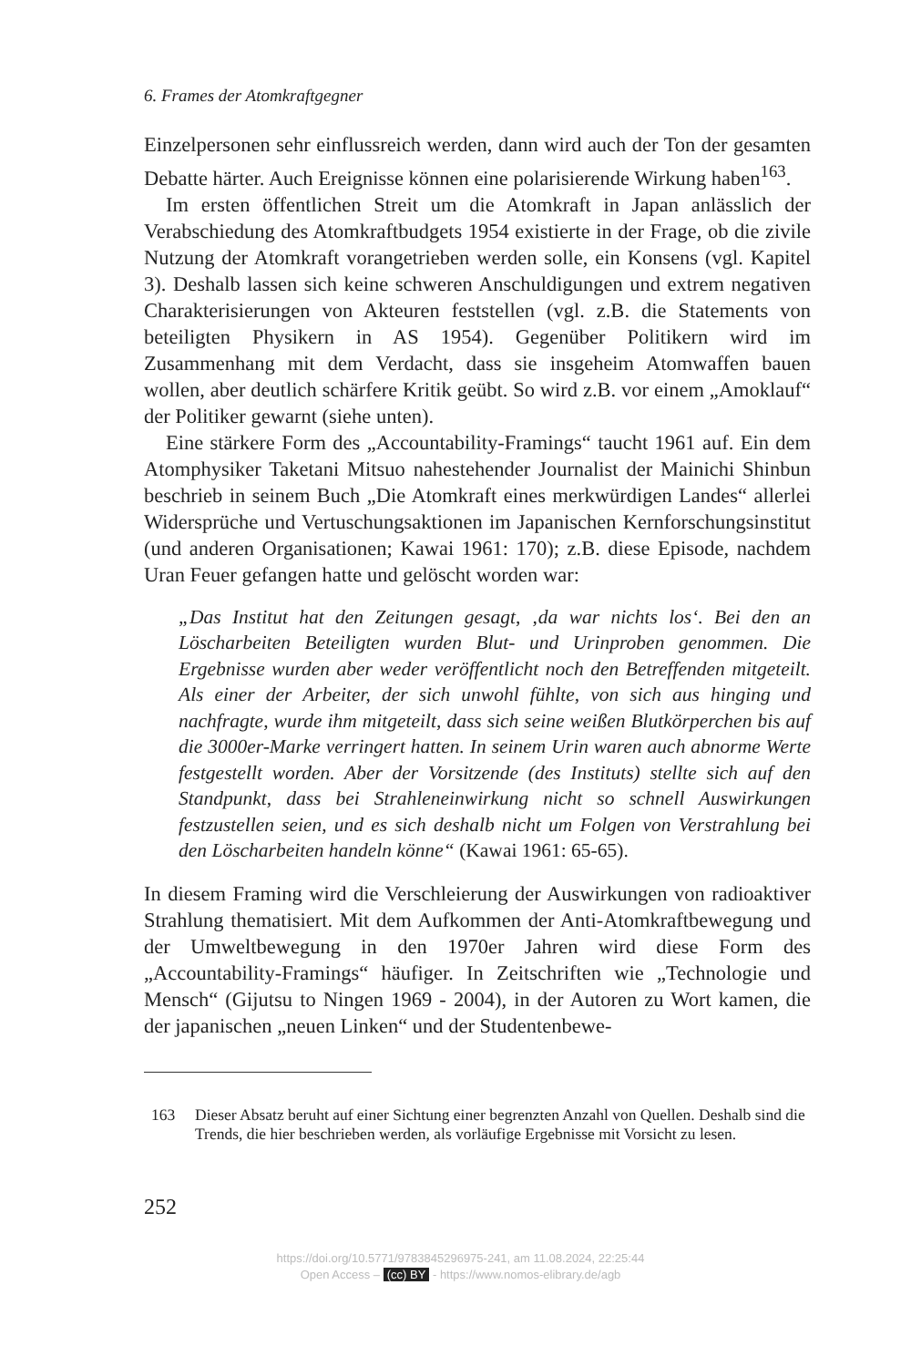6. Frames der Atomkraftgegner
Einzelpersonen sehr einflussreich werden, dann wird auch der Ton der gesamten Debatte härter. Auch Ereignisse können eine polarisierende Wirkung haben<sup>163</sup>.
Im ersten öffentlichen Streit um die Atomkraft in Japan anlässlich der Verabschiedung des Atomkraftbudgets 1954 existierte in der Frage, ob die zivile Nutzung der Atomkraft vorangetrieben werden solle, ein Konsens (vgl. Kapitel 3). Deshalb lassen sich keine schweren Anschuldigungen und extrem negativen Charakterisierungen von Akteuren feststellen (vgl. z.B. die Statements von beteiligten Physikern in AS 1954). Gegenüber Politikern wird im Zusammenhang mit dem Verdacht, dass sie insgeheim Atomwaffen bauen wollen, aber deutlich schärfere Kritik geübt. So wird z.B. vor einem „Amoklauf“ der Politiker gewarnt (siehe unten).
Eine stärkere Form des „Accountability-Framings“ taucht 1961 auf. Ein dem Atomphysiker Taketani Mitsuo nahestehender Journalist der Mainichi Shinbun beschrieb in seinem Buch „Die Atomkraft eines merkwürdigen Landes“ allerlei Widersprüche und Vertuschungsaktionen im Japanischen Kernforschungsinstitut (und anderen Organisationen; Kawai 1961: 170); z.B. diese Episode, nachdem Uran Feuer gefangen hatte und gelöscht worden war:
„Das Institut hat den Zeitungen gesagt, ‚da war nichts los‘. Bei den an Löscharbeiten Beteiligten wurden Blut- und Urinproben genommen. Die Ergebnisse wurden aber weder veröffentlicht noch den Betreffenden mitgeteilt. Als einer der Arbeiter, der sich unwohl fühlte, von sich aus hinging und nachfragte, wurde ihm mitgeteilt, dass sich seine weißen Blutkörperchen bis auf die 3000er-Marke verringert hatten. In seinem Urin waren auch abnorme Werte festgestellt worden. Aber der Vorsitzende (des Instituts) stellte sich auf den Standpunkt, dass bei Strahleneinwirkung nicht so schnell Auswirkungen festzustellen seien, und es sich deshalb nicht um Folgen von Verstrahlung bei den Löscharbeiten handeln könne“ (Kawai 1961: 65-65).
In diesem Framing wird die Verschleierung der Auswirkungen von radioaktiver Strahlung thematisiert. Mit dem Aufkommen der Anti-Atomkraftbewegung und der Umweltbewegung in den 1970er Jahren wird diese Form des „Accountability-Framings“ häufiger. In Zeitschriften wie „Technologie und Mensch“ (Gijutsu to Ningen 1969 - 2004), in der Autoren zu Wort kamen, die der japanischen „neuen Linken“ und der Studentenbewe-
163 Dieser Absatz beruht auf einer Sichtung einer begrenzten Anzahl von Quellen. Deshalb sind die Trends, die hier beschrieben werden, als vorläufige Ergebnisse mit Vorsicht zu lesen.
252
https://doi.org/10.5771/9783845296975-241, am 11.08.2024, 22:25:44
Open Access – (cc) BY - https://www.nomos-elibrary.de/agb